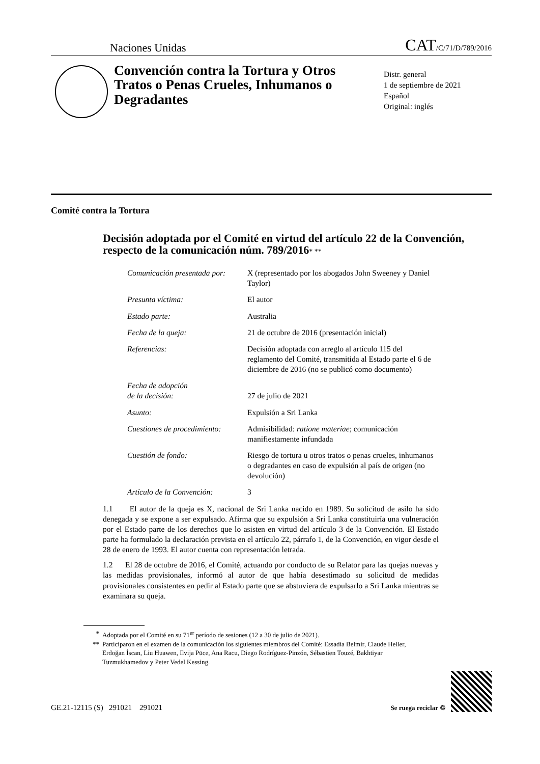Naciones Unidas
CAT/C/71/D/789/2016
Convención contra la Tortura y Otros Tratos o Penas Crueles, Inhumanos o Degradantes
Distr. general
1 de septiembre de 2021
Español
Original: inglés
Comité contra la Tortura
Decisión adoptada por el Comité en virtud del artículo 22 de la Convención, respecto de la comunicación núm. 789/2016* **
| Comunicación presentada por: | X (representado por los abogados John Sweeney y Daniel Taylor) |
| Presunta víctima: | El autor |
| Estado parte: | Australia |
| Fecha de la queja: | 21 de octubre de 2016 (presentación inicial) |
| Referencias: | Decisión adoptada con arreglo al artículo 115 del reglamento del Comité, transmitida al Estado parte el 6 de diciembre de 2016 (no se publicó como documento) |
| Fecha de adopción de la decisión: | 27 de julio de 2021 |
| Asunto: | Expulsión a Sri Lanka |
| Cuestiones de procedimiento: | Admisibilidad: ratione materiae ; comunicación manifiestamente infundada |
| Cuestión de fondo: | Riesgo de tortura u otros tratos o penas crueles, inhumanos o degradantes en caso de expulsión al país de origen (no devolución) |
| Artículo de la Convención: | 3 |
1.1 El autor de la queja es X, nacional de Sri Lanka nacido en 1989. Su solicitud de asilo ha sido denegada y se expone a ser expulsado. Afirma que su expulsión a Sri Lanka constituiría una vulneración por el Estado parte de los derechos que lo asisten en virtud del artículo 3 de la Convención. El Estado parte ha formulado la declaración prevista en el artículo 22, párrafo 1, de la Convención, en vigor desde el 28 de enero de 1993. El autor cuenta con representación letrada.
1.2 El 28 de octubre de 2016, el Comité, actuando por conducto de su Relator para las quejas nuevas y las medidas provisionales, informó al autor de que había desestimado su solicitud de medidas provisionales consistentes en pedir al Estado parte que se abstuviera de expulsarlo a Sri Lanka mientras se examinara su queja.
* Adoptada por el Comité en su 71<sup>er</sup> período de sesiones (12 a 30 de julio de 2021).
** Participaron en el examen de la comunicación los siguientes miembros del Comité: Essadia Belmir, Claude Heller, Erdoğan İscan, Liu Huawen, Ilvija Pūce, Ana Racu, Diego Rodríguez-Pinzón, Sébastien Touzé, Bakhtiyar Tuzmukhamedov y Peter Vedel Kessing.
GE.21-12115 (S) 291021 291021
Se ruega reciclar ♲